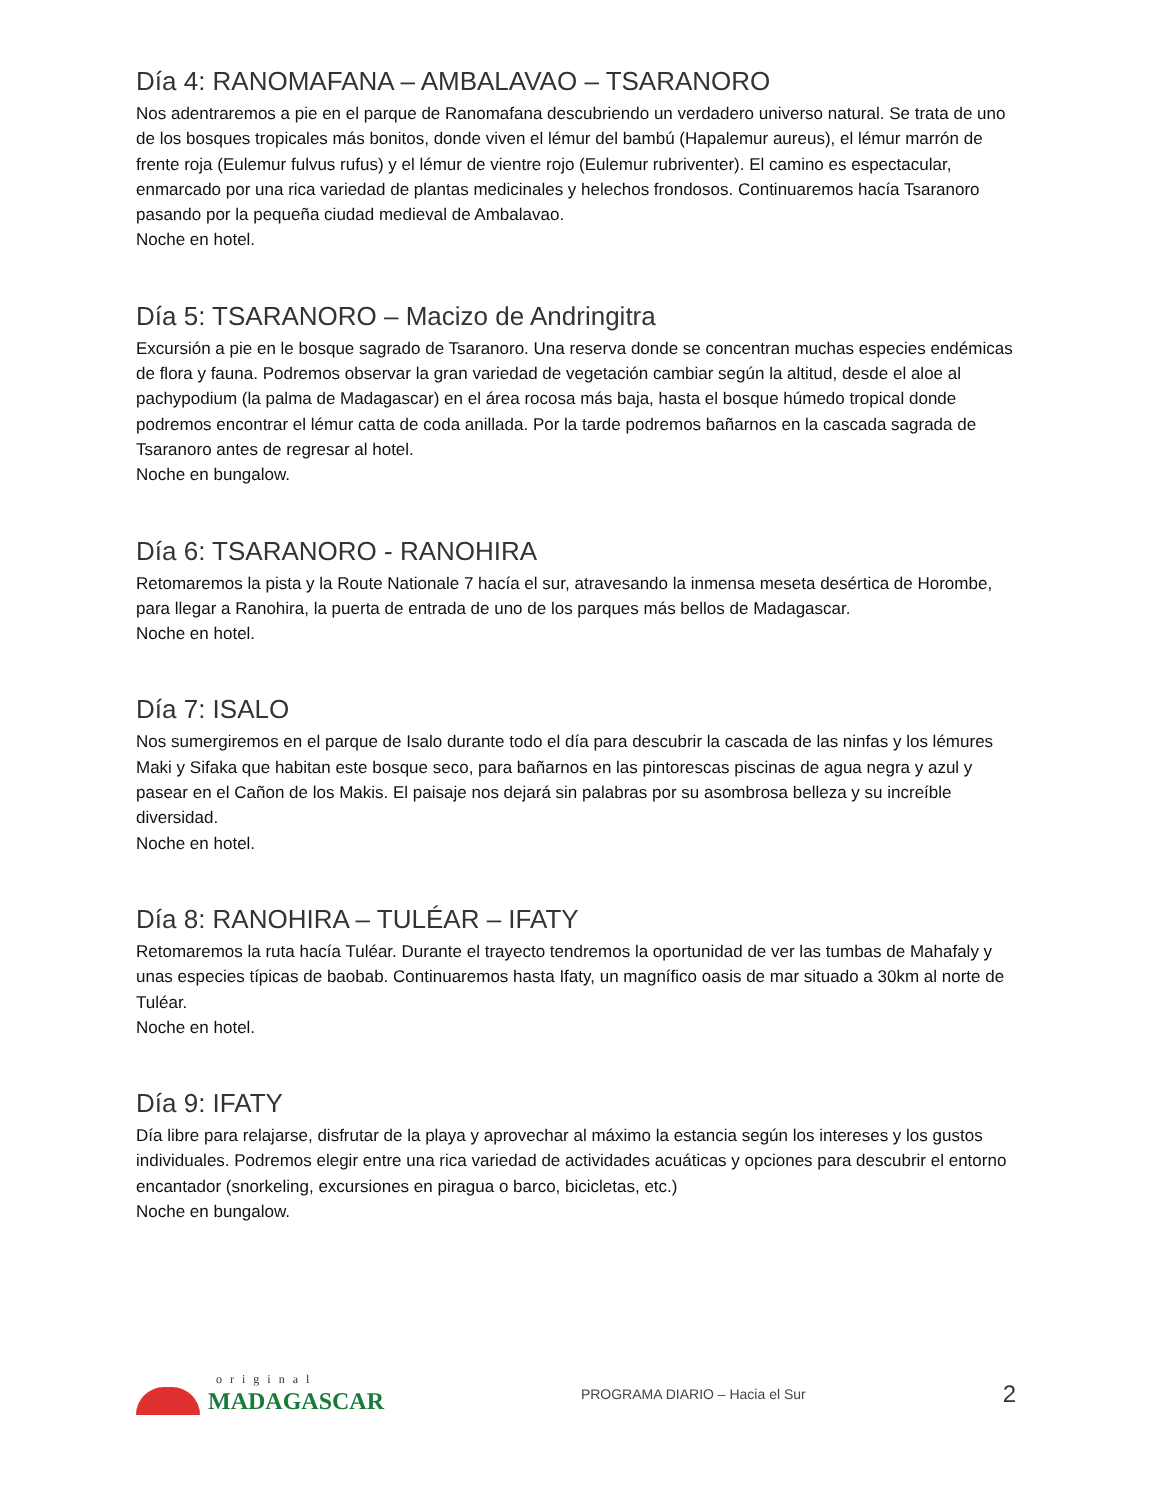Día 4: RANOMAFANA – AMBALAVAO – TSARANORO
Nos adentraremos a pie en el parque de Ranomafana descubriendo un verdadero universo natural. Se trata de uno de los bosques tropicales más bonitos, donde viven el lémur del bambú (Hapalemur aureus), el lémur marrón de frente roja (Eulemur fulvus rufus) y el lémur de vientre rojo (Eulemur rubriventer). El camino es espectacular, enmarcado por una rica variedad de plantas medicinales y helechos frondosos. Continuaremos hacía Tsaranoro pasando por la pequeña ciudad medieval de Ambalavao.
Noche en hotel.
Día 5: TSARANORO – Macizo de Andringitra
Excursión a pie en le bosque sagrado de Tsaranoro. Una reserva donde se concentran muchas especies endémicas de flora y fauna. Podremos observar la gran variedad de vegetación cambiar según la altitud, desde el aloe al pachypodium (la palma de Madagascar) en el área rocosa más baja, hasta el bosque húmedo tropical donde podremos encontrar el lémur catta de coda anillada. Por la tarde podremos bañarnos en la cascada sagrada de Tsaranoro antes de regresar al hotel.
Noche en bungalow.
Día 6: TSARANORO - RANOHIRA
Retomaremos la pista y la Route Nationale 7 hacía el sur, atravesando la inmensa meseta desértica de Horombe, para llegar a Ranohira, la puerta de entrada de uno de los parques más bellos de Madagascar.
Noche en hotel.
Día 7: ISALO
Nos sumergiremos en el parque de Isalo durante todo el día para descubrir la cascada de las ninfas y los lémures Maki y Sifaka que habitan este bosque seco, para bañarnos en las pintorescas piscinas de agua negra y azul y pasear en el Cañon de los Makis. El paisaje nos dejará sin palabras por su asombrosa belleza y su increíble diversidad.
Noche en hotel.
Día 8: RANOHIRA – TULÉAR – IFATY
Retomaremos la ruta hacía Tuléar. Durante el trayecto tendremos la oportunidad de ver las tumbas de Mahafaly y unas especies típicas de baobab. Continuaremos hasta Ifaty, un magnífico oasis de mar situado a 30km al norte de Tuléar.
Noche en hotel.
Día 9: IFATY
Día libre para relajarse, disfrutar de la playa y aprovechar al máximo la estancia según los intereses y los gustos individuales. Podremos elegir entre una rica variedad de actividades acuáticas y opciones para descubrir el entorno encantador (snorkeling, excursiones en piragua o barco, bicicletas, etc.)
Noche en bungalow.
original
MADAGASCAR
PROGRAMA DIARIO – Hacia el Sur
2